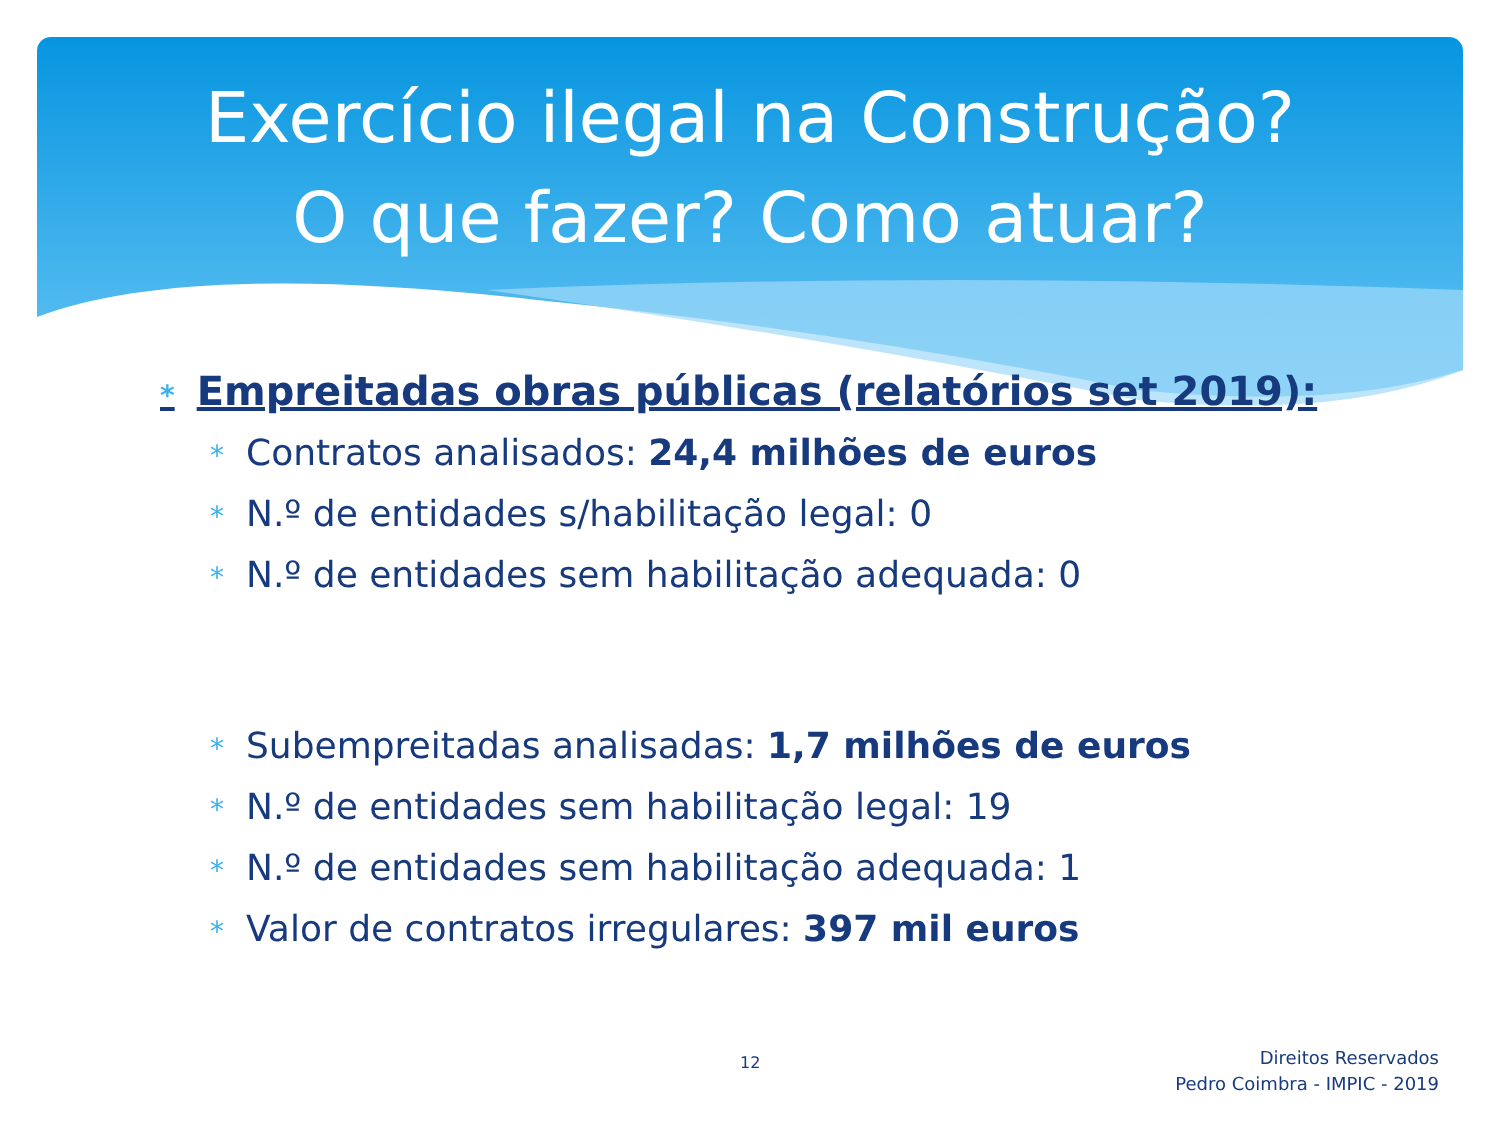Exercício ilegal na Construção?
O que fazer? Como atuar?
* Empreitadas obras públicas (relatórios set 2019):
* Contratos analisados: 24,4 milhões de euros
* N.º de entidades s/habilitação legal: 0
* N.º de entidades sem habilitação adequada: 0
* Subempreitadas analisadas: 1,7 milhões de euros
* N.º de entidades sem habilitação legal: 19
* N.º de entidades sem habilitação adequada: 1
* Valor de contratos irregulares: 397 mil euros
12
Direitos Reservados
Pedro Coimbra - IMPIC - 2019